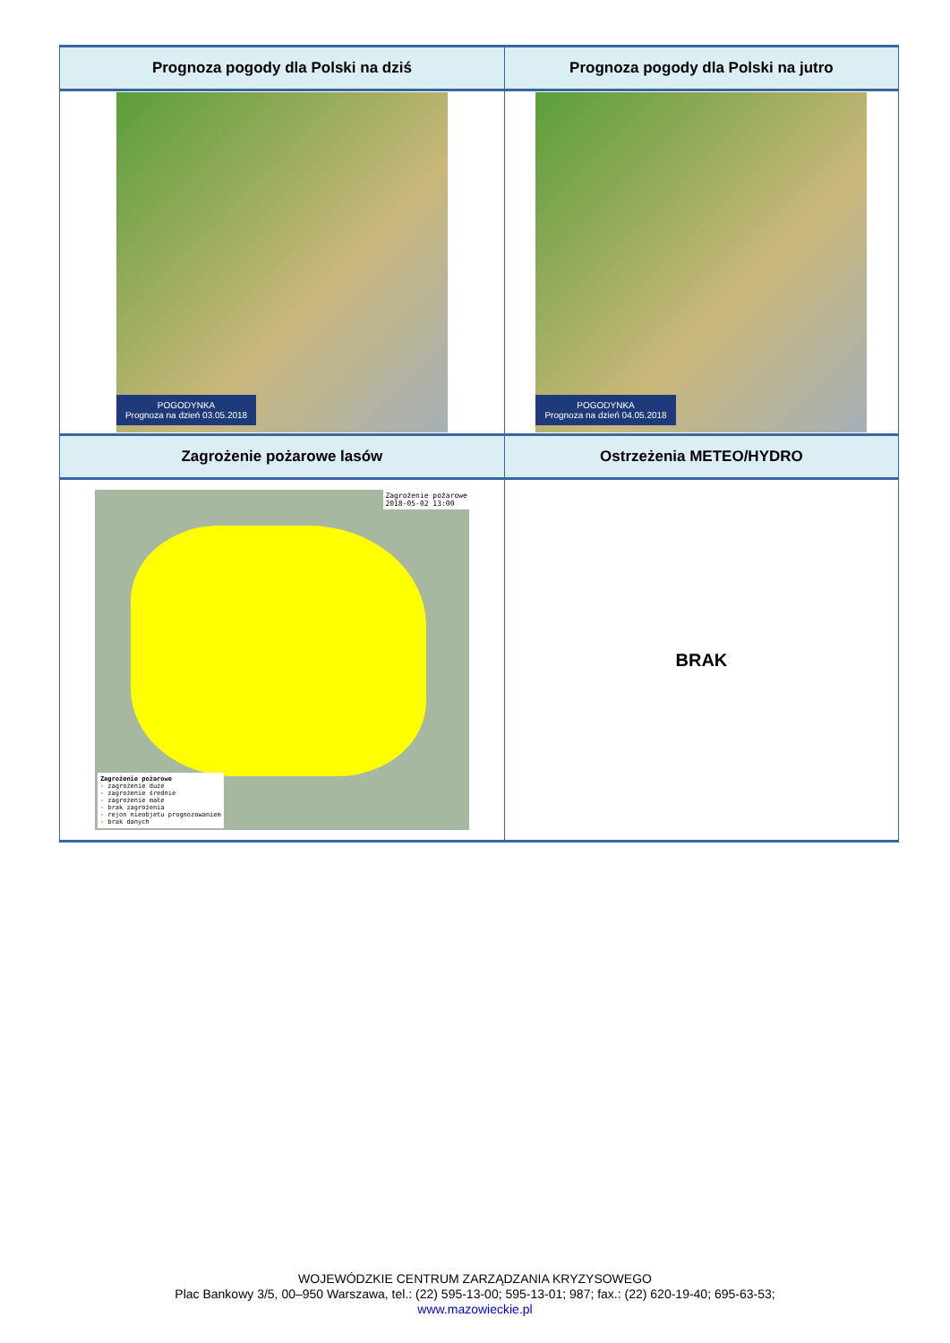| Prognoza pogody dla Polski na dziś | Prognoza pogody dla Polski na jutro |
| --- | --- |
| POGODYNKA Prognoza na dzień 03.05.2018 | POGODYNKA Prognoza na dzień 04.05.2018 |
| Zagrożenie pożarowe lasów | Ostrzeżenia METEO/HYDRO |
| Zagrożenie pożarowe 2018-05-02 13:00 Zagrożenie pożarowe - zagrożenie duże - zagrożenie średnie - zagrożenie małe - brak zagrożenia - rejon nieobjetu prognozowaniem - brak danych | BRAK |
WOJEWÓDZKIE CENTRUM ZARZĄDZANIA KRYZYSOWEGO
Plac Bankowy 3/5, 00–950 Warszawa, tel.: (22) 595-13-00; 595-13-01; 987; fax.: (22) 620-19-40; 695-63-53;
www.mazowieckie.pl